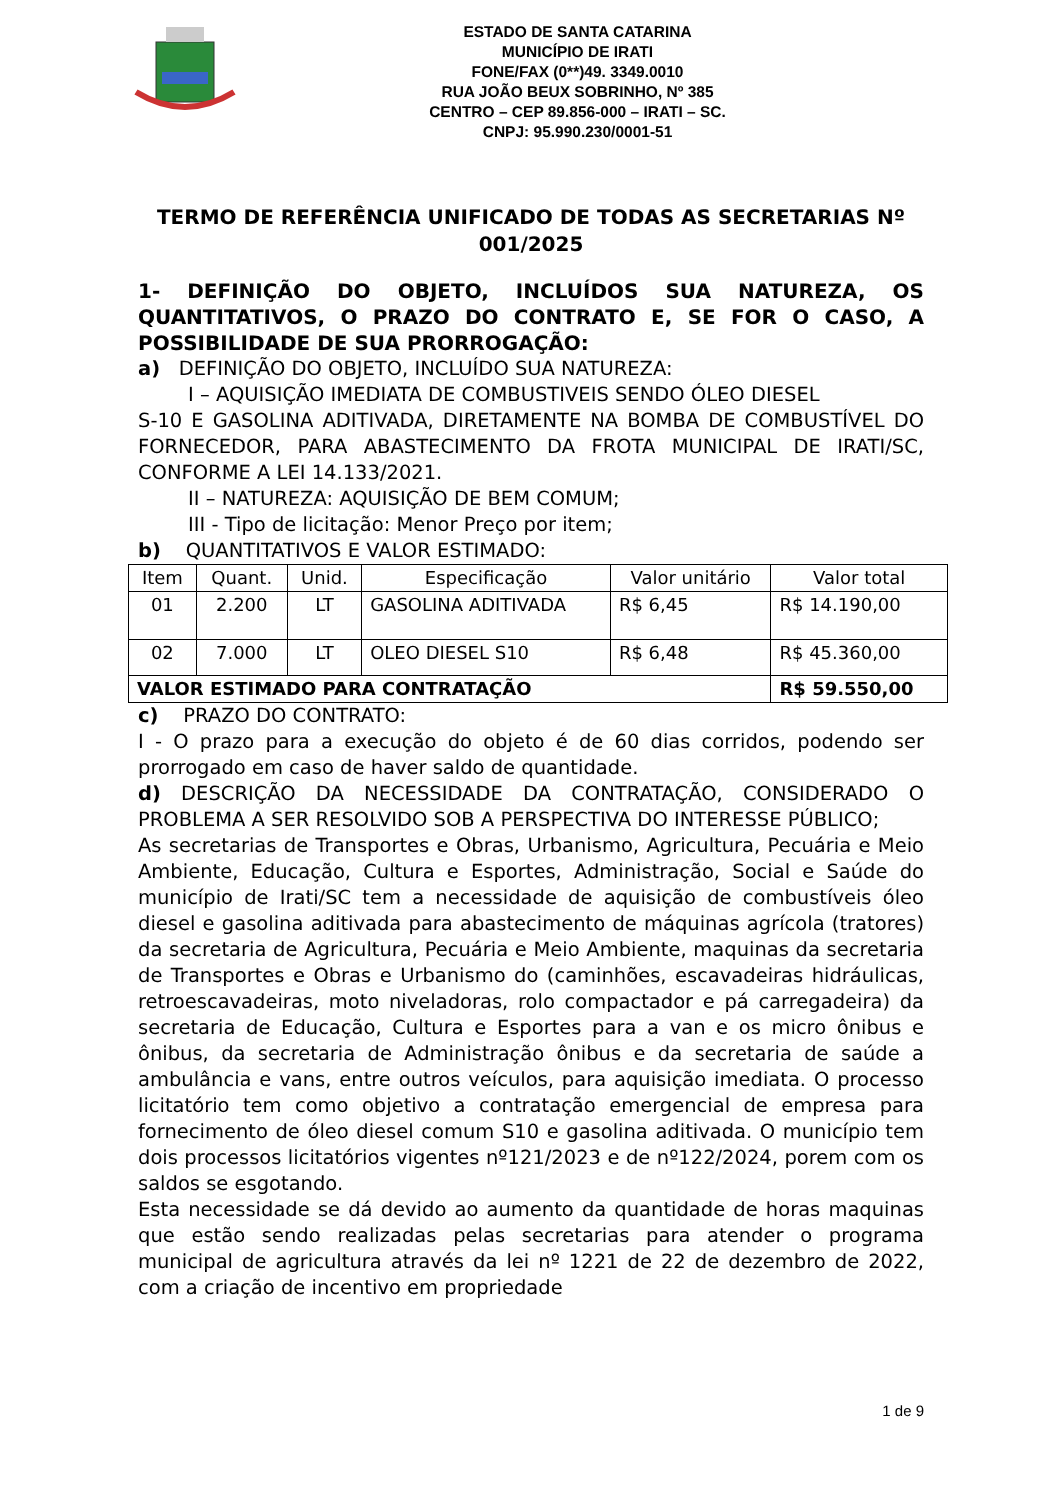ESTADO DE SANTA CATARINA
MUNICÍPIO DE IRATI
FONE/FAX (0**)49. 3349.0010
RUA JOÃO BEUX SOBRINHO, Nº 385
CENTRO – CEP 89.856-000 – IRATI – SC.
CNPJ: 95.990.230/0001-51
TERMO DE REFERÊNCIA UNIFICADO DE TODAS AS SECRETARIAS Nº 001/2025
1- DEFINIÇÃO DO OBJETO, INCLUÍDOS SUA NATUREZA, OS QUANTITATIVOS, O PRAZO DO CONTRATO E, SE FOR O CASO, A POSSIBILIDADE DE SUA PRORROGAÇÃO:
a) DEFINIÇÃO DO OBJETO, INCLUÍDO SUA NATUREZA:
I – AQUISIÇÃO IMEDIATA DE COMBUSTIVEIS SENDO ÓLEO DIESEL
S-10 E GASOLINA ADITIVADA, DIRETAMENTE NA BOMBA DE COMBUSTÍVEL DO FORNECEDOR, PARA ABASTECIMENTO DA FROTA MUNICIPAL DE IRATI/SC, CONFORME A LEI 14.133/2021.
II – NATUREZA: AQUISIÇÃO DE BEM COMUM;
III - Tipo de licitação: Menor Preço por item;
b) QUANTITATIVOS E VALOR ESTIMADO:
| Item | Quant. | Unid. | Especificação | Valor unitário | Valor total |
| 01 | 2.200 | LT | GASOLINA ADITIVADA | R$ 6,45 | R$ 14.190,00 |
| 02 | 7.000 | LT | OLEO DIESEL S10 | R$ 6,48 | R$ 45.360,00 |
| VALOR ESTIMADO PARA CONTRATAÇÃO | | | | | R$ 59.550,00 |
c) PRAZO DO CONTRATO:
I - O prazo para a execução do objeto é de 60 dias corridos, podendo ser prorrogado em caso de haver saldo de quantidade.
d) DESCRIÇÃO DA NECESSIDADE DA CONTRATAÇÃO, CONSIDERADO O PROBLEMA A SER RESOLVIDO SOB A PERSPECTIVA DO INTERESSE PÚBLICO;
As secretarias de Transportes e Obras, Urbanismo, Agricultura, Pecuária e Meio Ambiente, Educação, Cultura e Esportes, Administração, Social e Saúde do município de Irati/SC tem a necessidade de aquisição de combustíveis óleo diesel e gasolina aditivada para abastecimento de máquinas agrícola (tratores) da secretaria de Agricultura, Pecuária e Meio Ambiente, maquinas da secretaria de Transportes e Obras e Urbanismo do (caminhões, escavadeiras hidráulicas, retroescavadeiras, moto niveladoras, rolo compactador e pá carregadeira) da secretaria de Educação, Cultura e Esportes para a van e os micro ônibus e ônibus, da secretaria de Administração ônibus e da secretaria de saúde a ambulância e vans, entre outros veículos, para aquisição imediata. O processo licitatório tem como objetivo a contratação emergencial de empresa para fornecimento de óleo diesel comum S10 e gasolina aditivada. O município tem dois processos licitatórios vigentes nº121/2023 e de nº122/2024, porem com os saldos se esgotando.
Esta necessidade se dá devido ao aumento da quantidade de horas maquinas que estão sendo realizadas pelas secretarias para atender o programa municipal de agricultura através da lei nº 1221 de 22 de dezembro de 2022, com a criação de incentivo em propriedade
1 de 9